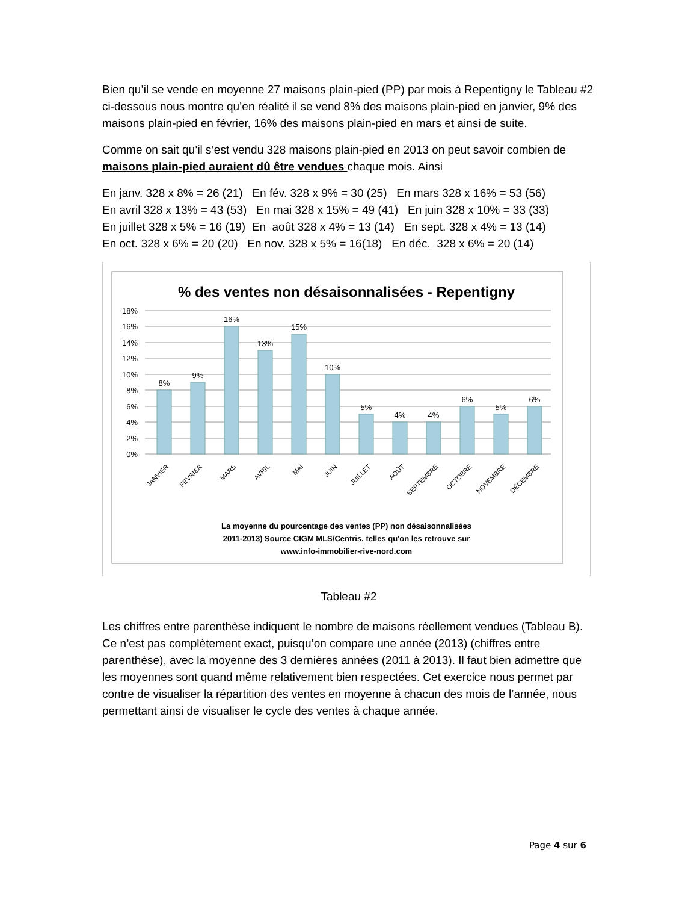Bien qu’il se vende en moyenne 27 maisons plain-pied (PP) par mois à Repentigny le Tableau #2 ci-dessous nous montre qu’en réalité il se vend 8% des maisons plain-pied en janvier, 9% des maisons plain-pied en février, 16% des maisons plain-pied en mars et ainsi de suite.
Comme on sait qu’il s’est vendu 328 maisons plain-pied en 2013 on peut savoir combien de maisons plain-pied auraient dû être vendues chaque mois. Ainsi
En janv. 328 x 8% = 26 (21) En fév. 328 x 9% = 30 (25) En mars 328 x 16% = 53 (56)
En avril 328 x 13% = 43 (53) En mai 328 x 15% = 49 (41) En juin 328 x 10% = 33 (33)
En juillet 328 x 5% = 16 (19) En août 328 x 4% = 13 (14) En sept. 328 x 4% = 13 (14)
En oct. 328 x 6% = 20 (20) En nov. 328 x 5% = 16(18) En déc. 328 x 6% = 20 (14)
% des ventes non désaisonnalisées - Repentigny
18%
16%
14%
12%
10%
8%
6%
4%
2%
0%
8%
9%
16%
13%
15%
10%
5%
4%
4%
6%
5%
6%
JANVIER
FÉVRIER
MARS
AVRIL
MAI
JUIN
JUILLET
AOÛT
SEPTEMBRE
OCTOBRE
NOVEMBRE
DÉCEMBRE
La moyenne du pourcentage des ventes (PP) non désaisonnalisées
2011-2013) Source CIGM MLS/Centris, telles qu'on les retrouve sur
www.info-immobilier-rive-nord.com
Tableau #2
Les chiffres entre parenthèse indiquent le nombre de maisons réellement vendues (Tableau B). Ce n’est pas complètement exact, puisqu’on compare une année (2013) (chiffres entre parenthèse), avec la moyenne des 3 dernières années (2011 à 2013). Il faut bien admettre que les moyennes sont quand même relativement bien respectées. Cet exercice nous permet par contre de visualiser la répartition des ventes en moyenne à chacun des mois de l’année, nous permettant ainsi de visualiser le cycle des ventes à chaque année.
Page 4 sur 6